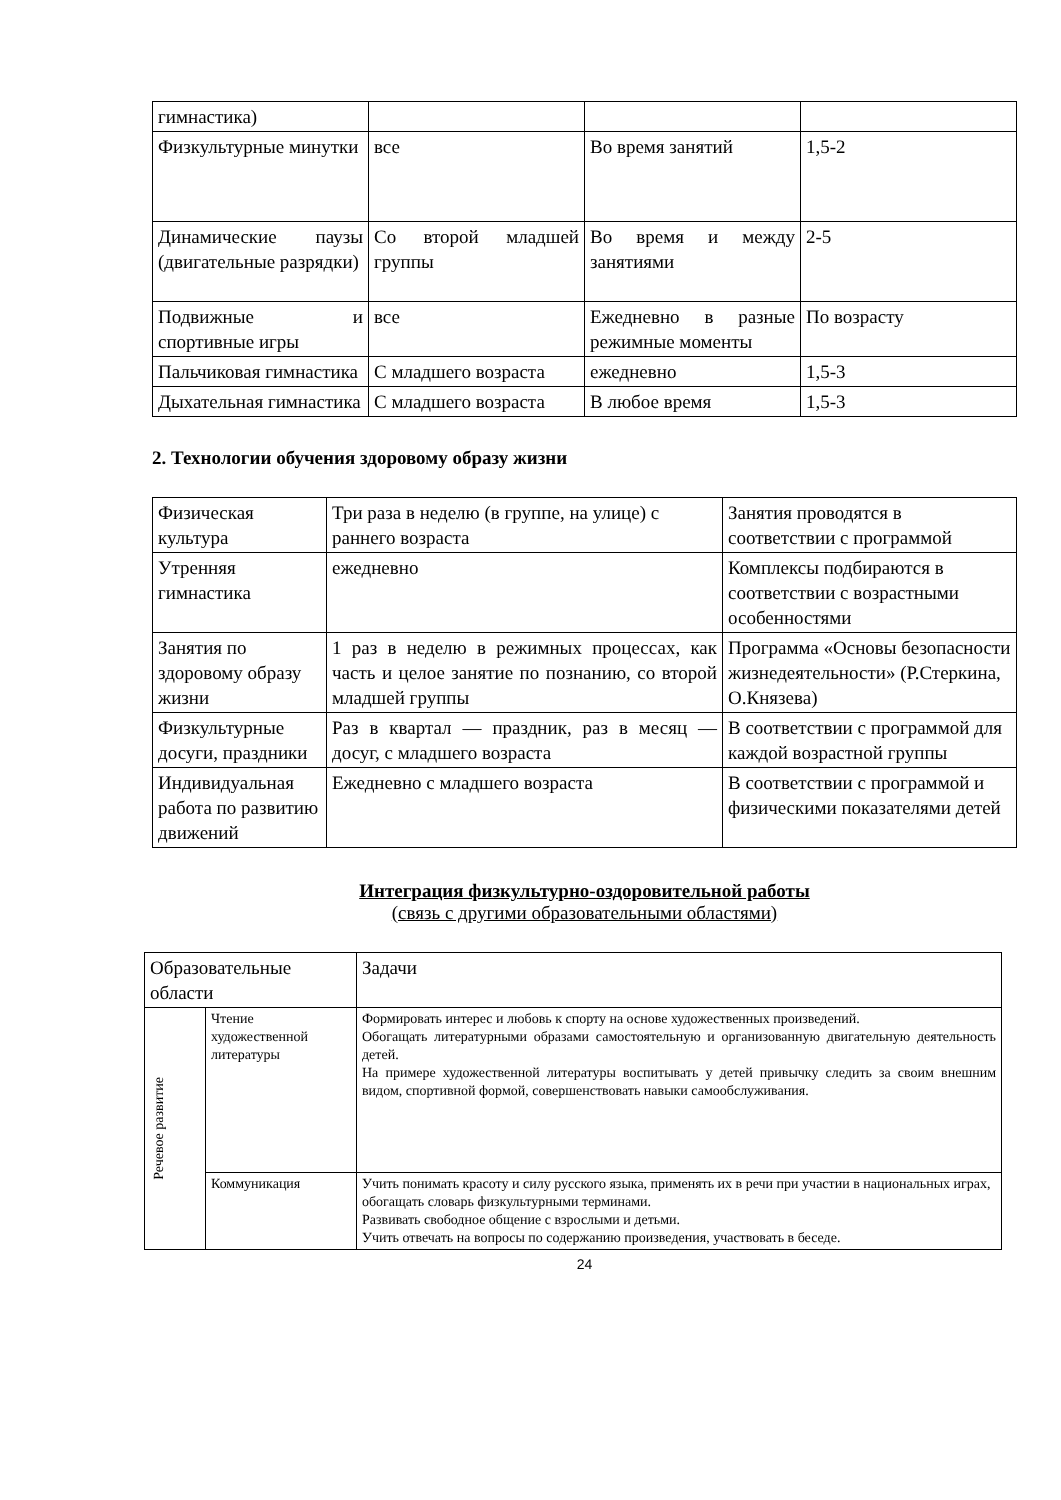| гимнастика) | | | |
| Физкультурные минутки | все | Во время занятий | 1,5-2 |
| Динамические паузы (двигательные разрядки) | Со второй младшей группы | Во время и между занятиями | 2-5 |
| Подвижные и спортивные игры | все | Ежедневно в разные режимные моменты | По возрасту |
| Пальчиковая гимнастика | С младшего возраста | ежедневно | 1,5-3 |
| Дыхательная гимнастика | С младшего возраста | В любое время | 1,5-3 |
2. Технологии обучения здоровому образу жизни
| Физическая культура | Три раза в неделю (в группе, на улице) с раннего возраста | Занятия проводятся в соответствии с программой |
| Утренняя гимнастика | ежедневно | Комплексы подбираются в соответствии с возрастными особенностями |
| Занятия по здоровому образу жизни | 1 раз в неделю в режимных процессах, как часть и целое занятие по познанию, со второй младшей группы | Программа «Основы безопасности жизнедеятельности» (Р.Стеркина, О.Князева) |
| Физкультурные досуги, праздники | Раз в квартал — праздник, раз в месяц — досуг, с младшего возраста | В соответствии с программой для каждой возрастной группы |
| Индивидуальная работа по развитию движений | Ежедневно с младшего возраста | В соответствии с программой и физическими показателями детей |
Интеграция физкультурно-оздоровительной работы
(связь с другими образовательными областями)
| Образовательные области | | Задачи |
| Речевое развитие | Чтение художественной литературы | Формировать интерес и любовь к спорту на основе художественных произведений. Обогащать литературными образами самостоятельную и организованную двигательную деятельность детей. На примере художественной литературы воспитывать у детей привычку следить за своим внешним видом, спортивной формой, совершенствовать навыки самообслуживания. |
| | Коммуникация | Учить понимать красоту и силу русского языка, применять их в речи при участии в национальных играх, обогащать словарь физкультурными терминами. Развивать свободное общение с взрослыми и детьми. Учить отвечать на вопросы по содержанию произведения, участвовать в беседе. |
24